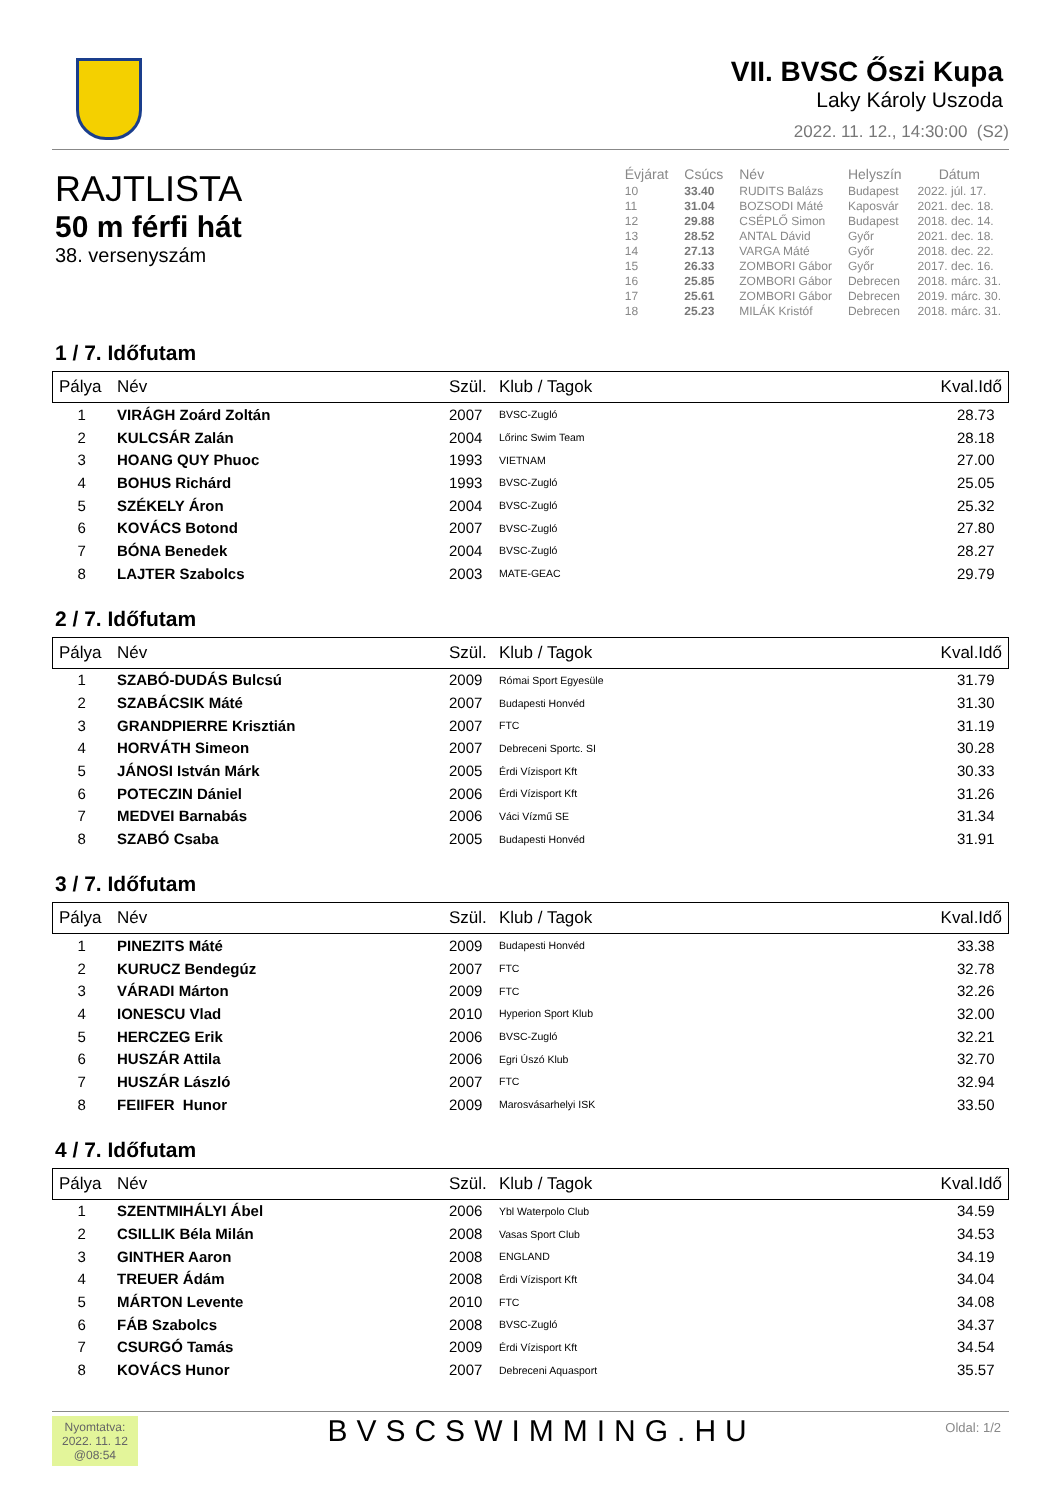VII. BVSC Őszi Kupa
Laky Károly Uszoda
2022. 11. 12., 14:30:00 (S2)
RAJTLISTA
50 m férfi hát
38. versenyszám
| Évjárat | Csúcs | Név | Helyszín | Dátum |
| --- | --- | --- | --- | --- |
| 10 | 33.40 | RUDITS Balázs | Budapest | 2022. júl. 17. |
| 11 | 31.04 | BOZSODI Máté | Kaposvár | 2021. dec. 18. |
| 12 | 29.88 | CSÉPLŐ Simon | Budapest | 2018. dec. 14. |
| 13 | 28.52 | ANTAL Dávid | Győr | 2021. dec. 18. |
| 14 | 27.13 | VARGA Máté | Győr | 2018. dec. 22. |
| 15 | 26.33 | ZOMBORI Gábor | Győr | 2017. dec. 16. |
| 16 | 25.85 | ZOMBORI Gábor | Debrecen | 2018. márc. 31. |
| 17 | 25.61 | ZOMBORI Gábor | Debrecen | 2019. márc. 30. |
| 18 | 25.23 | MILÁK Kristóf | Debrecen | 2018. márc. 31. |
1 / 7. Időfutam
| Pálya | Név | Szül. | Klub / Tagok | Kval.Idő |
| --- | --- | --- | --- | --- |
| 1 | VIRÁGH Zoárd Zoltán | 2007 | BVSC-Zugló | 28.73 |
| 2 | KULCSÁR Zalán | 2004 | Lőrinc Swim Team | 28.18 |
| 3 | HOANG QUY Phuoc | 1993 | VIETNAM | 27.00 |
| 4 | BOHUS Richárd | 1993 | BVSC-Zugló | 25.05 |
| 5 | SZÉKELY Áron | 2004 | BVSC-Zugló | 25.32 |
| 6 | KOVÁCS Botond | 2007 | BVSC-Zugló | 27.80 |
| 7 | BÓNA Benedek | 2004 | BVSC-Zugló | 28.27 |
| 8 | LAJTER Szabolcs | 2003 | MATE-GEAC | 29.79 |
2 / 7. Időfutam
| Pálya | Név | Szül. | Klub / Tagok | Kval.Idő |
| --- | --- | --- | --- | --- |
| 1 | SZABÓ-DUDÁS Bulcsú | 2009 | Római Sport Egyesüle | 31.79 |
| 2 | SZABÁCSIK Máté | 2007 | Budapesti Honvéd | 31.30 |
| 3 | GRANDPIERRE Krisztián | 2007 | FTC | 31.19 |
| 4 | HORVÁTH Simeon | 2007 | Debreceni Sportc. SI | 30.28 |
| 5 | JÁNOSI István Márk | 2005 | Érdi Vízisport Kft | 30.33 |
| 6 | POTECZIN Dániel | 2006 | Érdi Vízisport Kft | 31.26 |
| 7 | MEDVEI Barnabás | 2006 | Váci Vízmű SE | 31.34 |
| 8 | SZABÓ Csaba | 2005 | Budapesti Honvéd | 31.91 |
3 / 7. Időfutam
| Pálya | Név | Szül. | Klub / Tagok | Kval.Idő |
| --- | --- | --- | --- | --- |
| 1 | PINEZITS Máté | 2009 | Budapesti Honvéd | 33.38 |
| 2 | KURUCZ Bendegúz | 2007 | FTC | 32.78 |
| 3 | VÁRADI Márton | 2009 | FTC | 32.26 |
| 4 | IONESCU Vlad | 2010 | Hyperion Sport Klub | 32.00 |
| 5 | HERCZEG Erik | 2006 | BVSC-Zugló | 32.21 |
| 6 | HUSZÁR Attila | 2006 | Egri Úszó Klub | 32.70 |
| 7 | HUSZÁR László | 2007 | FTC | 32.94 |
| 8 | FEIIFER Hunor | 2009 | Marosvásarhelyi ISK | 33.50 |
4 / 7. Időfutam
| Pálya | Név | Szül. | Klub / Tagok | Kval.Idő |
| --- | --- | --- | --- | --- |
| 1 | SZENTMIHÁLYI Ábel | 2006 | Ybl Waterpolo Club | 34.59 |
| 2 | CSILLIK Béla Milán | 2008 | Vasas Sport Club | 34.53 |
| 3 | GINTHER Aaron | 2008 | ENGLAND | 34.19 |
| 4 | TREUER Ádám | 2008 | Érdi Vízisport Kft | 34.04 |
| 5 | MÁRTON Levente | 2010 | FTC | 34.08 |
| 6 | FÁB Szabolcs | 2008 | BVSC-Zugló | 34.37 |
| 7 | CSURGÓ Tamás | 2009 | Érdi Vízisport Kft | 34.54 |
| 8 | KOVÁCS Hunor | 2007 | Debreceni Aquasport | 35.57 |
Nyomtatva:
2022. 11. 12
@08:54
BVSCSWIMMING.HU
Oldal: 1/2